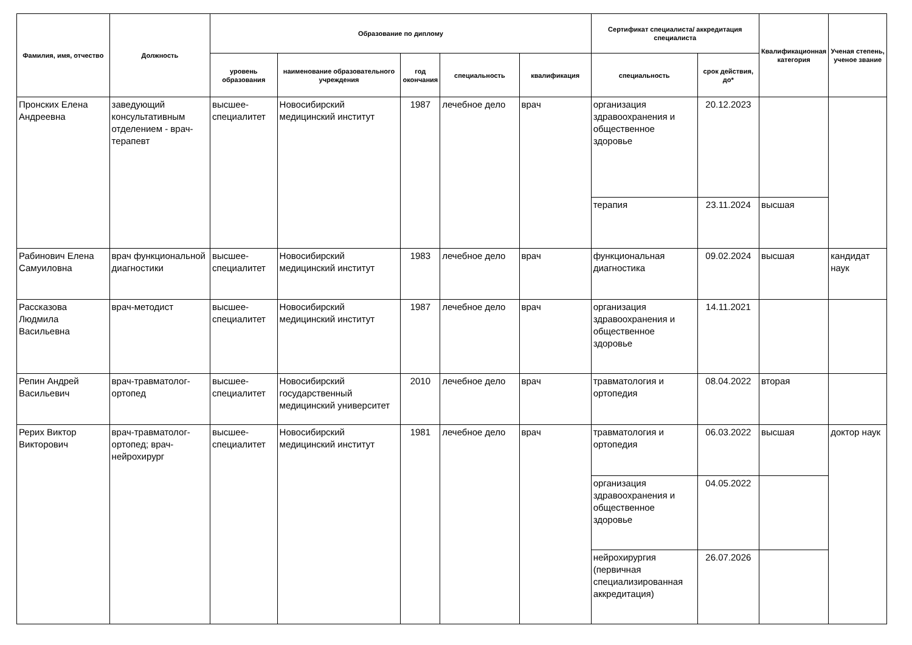| Фамилия, имя, отчество | Должность | Образование по диплому | | | | | Сертификат специалиста/ аккредитация специалиста | | Квалификационная категория | Ученая степень, ученое звание |
| --- | --- | --- | --- | --- | --- | --- | --- | --- | --- | --- |
| | | уровень образования | наименование образовательного учреждения | год окончания | специальность | квалификация | специальность | срок действия, до* | | |
| Пронских Елена Андреевна | заведующий консультативным отделением - врач-терапевт | высшее-специалитет | Новосибирский медицинский институт | 1987 | лечебное дело | врач | организация здравоохранения и общественное здоровье | 20.12.2023 | | |
| | | | | | | | терапия | 23.11.2024 | высшая | |
| Рабинович Елена Самуиловна | врач функциональной диагностики | высшее-специалитет | Новосибирский медицинский институт | 1983 | лечебное дело | врач | функциональная диагностика | 09.02.2024 | высшая | кандидат наук |
| Рассказова Людмила Васильевна | врач-методист | высшее-специалитет | Новосибирский медицинский институт | 1987 | лечебное дело | врач | организация здравоохранения и общественное здоровье | 14.11.2021 | | |
| Репин Андрей Васильевич | врач-травматолог-ортопед | высшее-специалитет | Новосибирский государственный медицинский университет | 2010 | лечебное дело | врач | травматология и ортопедия | 08.04.2022 | вторая | |
| Рерих Виктор Викторович | врач-травматолог-ортопед; врач-нейрохирург | высшее-специалитет | Новосибирский медицинский институт | 1981 | лечебное дело | врач | травматология и ортопедия | 06.03.2022 | высшая | доктор наук |
| | | | | | | | организация здравоохранения и общественное здоровье | 04.05.2022 | | |
| | | | | | | | нейрохирургия (первичная специализированная аккредитация) | 26.07.2026 | | |